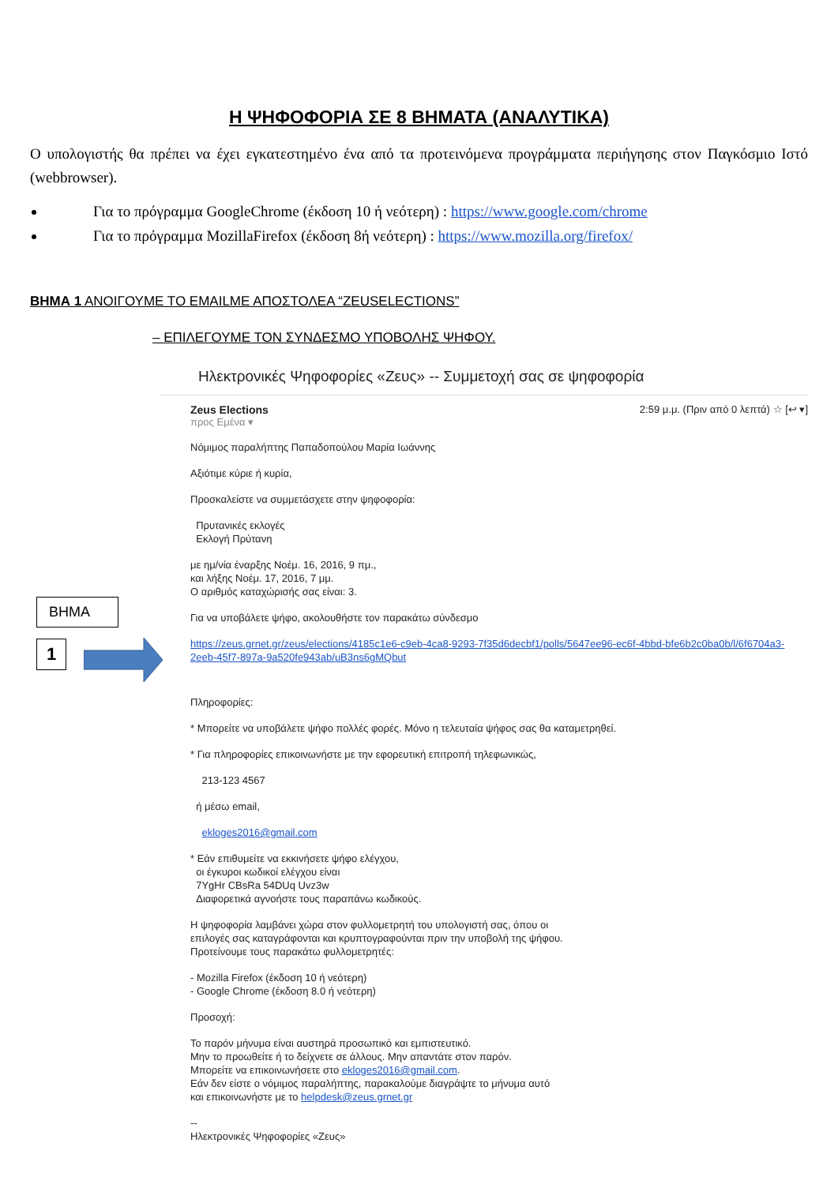Η ΨΗΦΟΦΟΡΙΑ ΣΕ 8 ΒΗΜΑΤΑ (ΑΝΑΛΥΤΙΚΑ)
Ο υπολογιστής θα πρέπει να έχει εγκατεστημένο ένα από τα προτεινόμενα προγράμματα περιήγησης στον Παγκόσμιο Ιστό (webbrowser).
Για το πρόγραμμα GoogleChrome (έκδοση 10 ή νεότερη) : https://www.google.com/chrome
Για το πρόγραμμα MozillaFirefox (έκδοση 8ή νεότερη) : https://www.mozilla.org/firefox/
ΒΗΜΑ 1 ΑΝΟΙΓΟΥΜΕ ΤΟ EMAILΜΕ ΑΠΟΣΤΟΛΕΑ “ZEUSELECTIONS”
– ΕΠΙΛΕΓΟΥΜΕ ΤΟΝ ΣΥΝΔΕΣΜΟ ΥΠΟΒΟΛΗΣ ΨΗΦΟΥ.
ΒΗΜΑ
1
Ηλεκτρονικές Ψηφοφορίες «Ζευς» -- Συμμετοχή σας σε ψηφοφορία
Zeus Elections
προς Εμένα ▾
2:59 μ.μ. (Πριν από 0 λεπτά) ☆ [↩ ▾]
Νόμιμος παραλήπτης Παπαδοπούλου Μαρία Ιωάννης
Αξιότιμε κύριε ή κυρία,
Προσκαλείστε να συμμετάσχετε στην ψηφοφορία:
Πρυτανικές εκλογές
Εκλογή Πρύτανη
με ημ/νία έναρξης Νοέμ. 16, 2016, 9 πμ.,
και λήξης Νοέμ. 17, 2016, 7 μμ.
Ο αριθμός καταχώρισής σας είναι: 3.
Για να υποβάλετε ψήφο, ακολουθήστε τον παρακάτω σύνδεσμο
https://zeus.grnet.gr/zeus/elections/4185c1e6-c9eb-4ca8-9293-7f35d6decbf1/polls/5647ee96-ec6f-4bbd-bfe6b2c0ba0b/l/6f6704a3-2eeb-45f7-897a-9a520fe943ab/uB3ns6gMQbut
Πληροφορίες:
* Μπορείτε να υποβάλετε ψήφο πολλές φορές. Μόνο η τελευταία ψήφος σας θα καταμετρηθεί.
* Για πληροφορίες επικοινωνήστε με την εφορευτική επιτροπή τηλεφωνικώς,
213-123 4567
ή μέσω email,
ekloges2016@gmail.com
* Εάν επιθυμείτε να εκκινήσετε ψήφο ελέγχου,
οι έγκυροι κωδικοί ελέγχου είναι
7YgHr CBsRa 54DUq Uvz3w
Διαφορετικά αγνοήστε τους παραπάνω κωδικούς.
Η ψηφοφορία λαμβάνει χώρα στον φυλλομετρητή του υπολογιστή σας, όπου οι
επιλογές σας καταγράφονται και κρυπτογραφούνται πριν την υποβολή της ψήφου.
Προτείνουμε τους παρακάτω φυλλομετρητές:
- Mozilla Firefox (έκδοση 10 ή νεότερη)
- Google Chrome (έκδοση 8.0 ή νεότερη)
Προσοχή:
Το παρόν μήνυμα είναι αυστηρά προσωπικό και εμπιστευτικό.
Μην το προωθείτε ή το δείχνετε σε άλλους. Μην απαντάτε στον παρόν.
Μπορείτε να επικοινωνήσετε στο ekloges2016@gmail.com.
Εάν δεν είστε ο νόμιμος παραλήπτης, παρακαλούμε διαγράψτε το μήνυμα αυτό
και επικοινωνήστε με το helpdesk@zeus.grnet.gr
--
Ηλεκτρονικές Ψηφοφορίες «Ζευς»